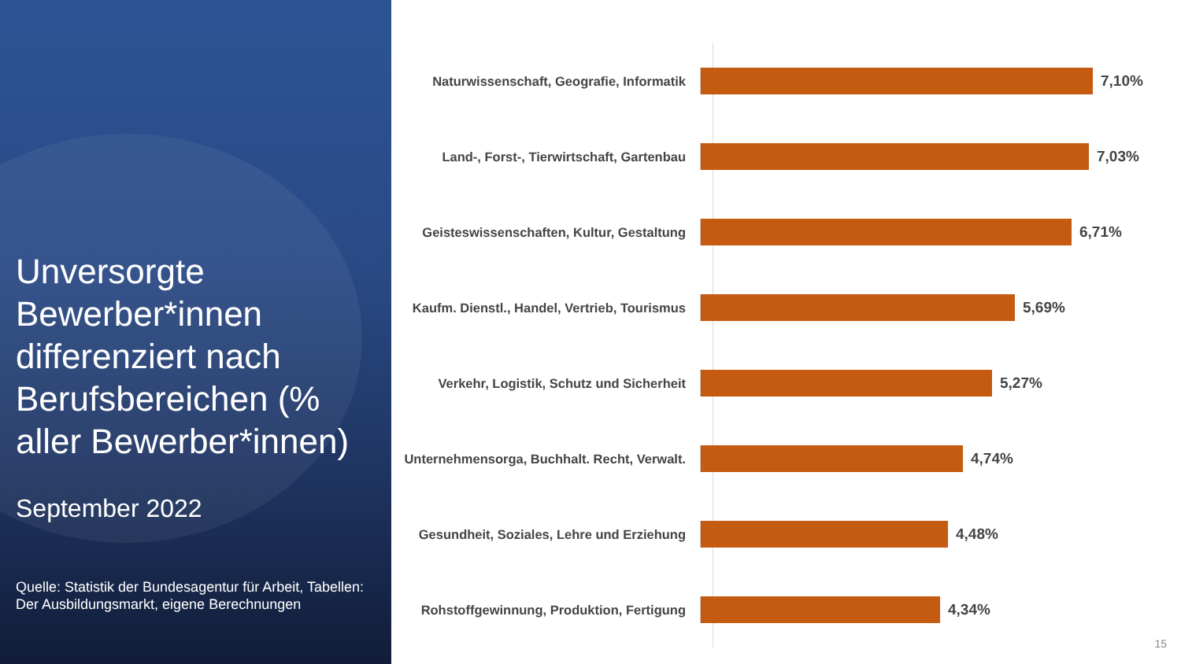Unversorgte Bewerber*innen differenziert nach Berufsbereichen (% aller Bewerber*innen)
September 2022
Quelle: Statistik der Bundesagentur für Arbeit, Tabellen: Der Ausbildungsmarkt, eigene Berechnungen
Naturwissenschaft, Geografie, Informatik
7,10%
Land-, Forst-, Tierwirtschaft, Gartenbau
7,03%
Geisteswissenschaften, Kultur, Gestaltung
6,71%
Kaufm. Dienstl., Handel, Vertrieb, Tourismus
5,69%
Verkehr, Logistik, Schutz und Sicherheit
5,27%
Unternehmensorga, Buchhalt. Recht, Verwalt.
4,74%
Gesundheit, Soziales, Lehre und Erziehung
4,48%
Rohstoffgewinnung, Produktion, Fertigung
4,34%
15